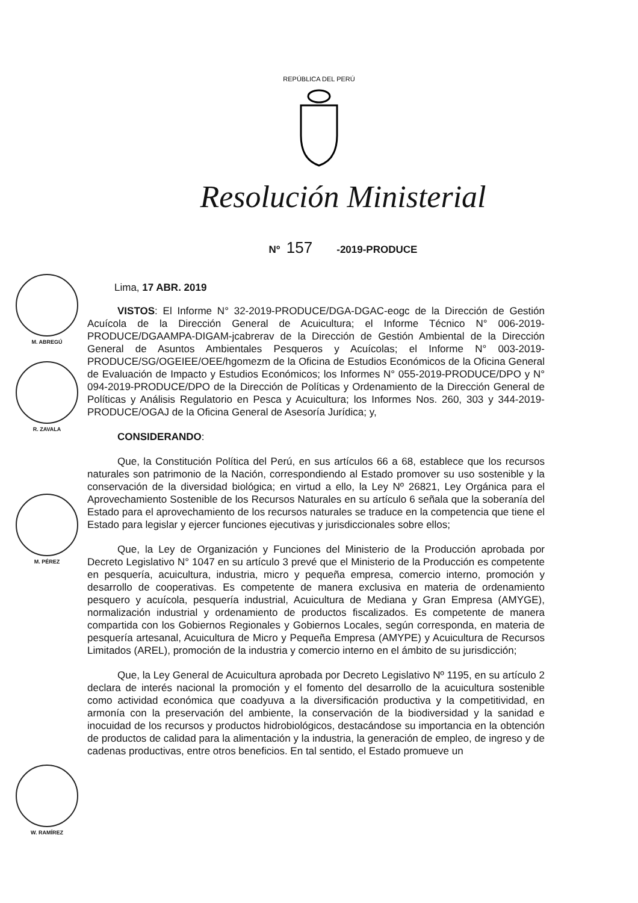M. ABREGÚ
R. ZAVALA
M. PÉREZ
W. RAMÍREZ
REPÚBLICA DEL PERÚ
Resolución Ministerial
Nº 157 -2019-PRODUCE
Lima, 17 ABR. 2019
VISTOS: El Informe N° 32-2019-PRODUCE/DGA-DGAC-eogc de la Dirección de Gestión Acuícola de la Dirección General de Acuicultura; el Informe Técnico N° 006-2019-PRODUCE/DGAAMPA-DIGAM-jcabrerav de la Dirección de Gestión Ambiental de la Dirección General de Asuntos Ambientales Pesqueros y Acuícolas; el Informe N° 003-2019-PRODUCE/SG/OGEIEE/OEE/hgomezm de la Oficina de Estudios Económicos de la Oficina General de Evaluación de Impacto y Estudios Económicos; los Informes N° 055-2019-PRODUCE/DPO y N° 094-2019-PRODUCE/DPO de la Dirección de Políticas y Ordenamiento de la Dirección General de Políticas y Análisis Regulatorio en Pesca y Acuicultura; los Informes Nos. 260, 303 y 344-2019-PRODUCE/OGAJ de la Oficina General de Asesoría Jurídica; y,
CONSIDERANDO:
Que, la Constitución Política del Perú, en sus artículos 66 a 68, establece que los recursos naturales son patrimonio de la Nación, correspondiendo al Estado promover su uso sostenible y la conservación de la diversidad biológica; en virtud a ello, la Ley Nº 26821, Ley Orgánica para el Aprovechamiento Sostenible de los Recursos Naturales en su artículo 6 señala que la soberanía del Estado para el aprovechamiento de los recursos naturales se traduce en la competencia que tiene el Estado para legislar y ejercer funciones ejecutivas y jurisdiccionales sobre ellos;
Que, la Ley de Organización y Funciones del Ministerio de la Producción aprobada por Decreto Legislativo N° 1047 en su artículo 3 prevé que el Ministerio de la Producción es competente en pesquería, acuicultura, industria, micro y pequeña empresa, comercio interno, promoción y desarrollo de cooperativas. Es competente de manera exclusiva en materia de ordenamiento pesquero y acuícola, pesquería industrial, Acuicultura de Mediana y Gran Empresa (AMYGE), normalización industrial y ordenamiento de productos fiscalizados. Es competente de manera compartida con los Gobiernos Regionales y Gobiernos Locales, según corresponda, en materia de pesquería artesanal, Acuicultura de Micro y Pequeña Empresa (AMYPE) y Acuicultura de Recursos Limitados (AREL), promoción de la industria y comercio interno en el ámbito de su jurisdicción;
Que, la Ley General de Acuicultura aprobada por Decreto Legislativo Nº 1195, en su artículo 2 declara de interés nacional la promoción y el fomento del desarrollo de la acuicultura sostenible como actividad económica que coadyuva a la diversificación productiva y la competitividad, en armonía con la preservación del ambiente, la conservación de la biodiversidad y la sanidad e inocuidad de los recursos y productos hidrobiológicos, destacándose su importancia en la obtención de productos de calidad para la alimentación y la industria, la generación de empleo, de ingreso y de cadenas productivas, entre otros beneficios. En tal sentido, el Estado promueve un